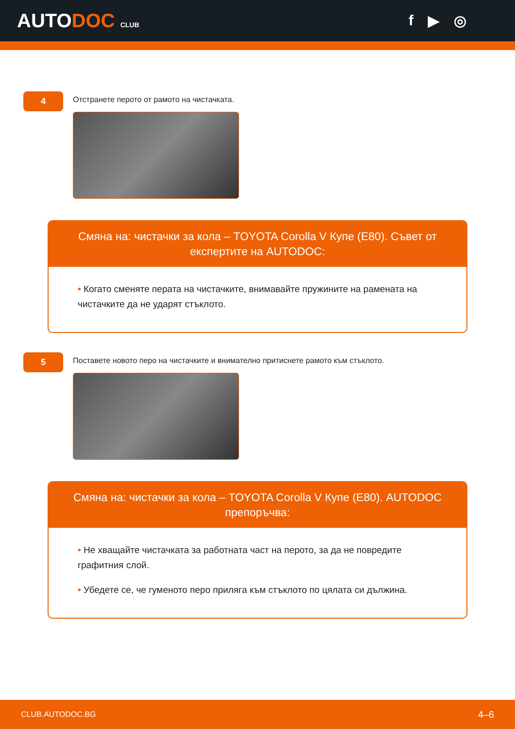AUTODOC CLUB
f ▶ ◎
4
Отстранете перото от рамото на чистачката.
Смяна на: чистачки за кола – TOYOTA Corolla V Купе (E80). Съвет от експертите на AUTODOC:
• Когато сменяте перата на чистачките, внимавайте пружините на рамената на чистачките да не ударят стъклото.
5
Поставете новото перо на чистачките и внимателно притиснете рамото към стъклото.
Смяна на: чистачки за кола – TOYOTA Corolla V Купе (E80). AUTODOC препоръчва:
• Не хващайте чистачката за работната част на перото, за да не повредите графитния слой.
• Убедете се, че гуменото перо прилягa към стъклото по цялата си дължина.
CLUB.AUTODOC.BG 4–6